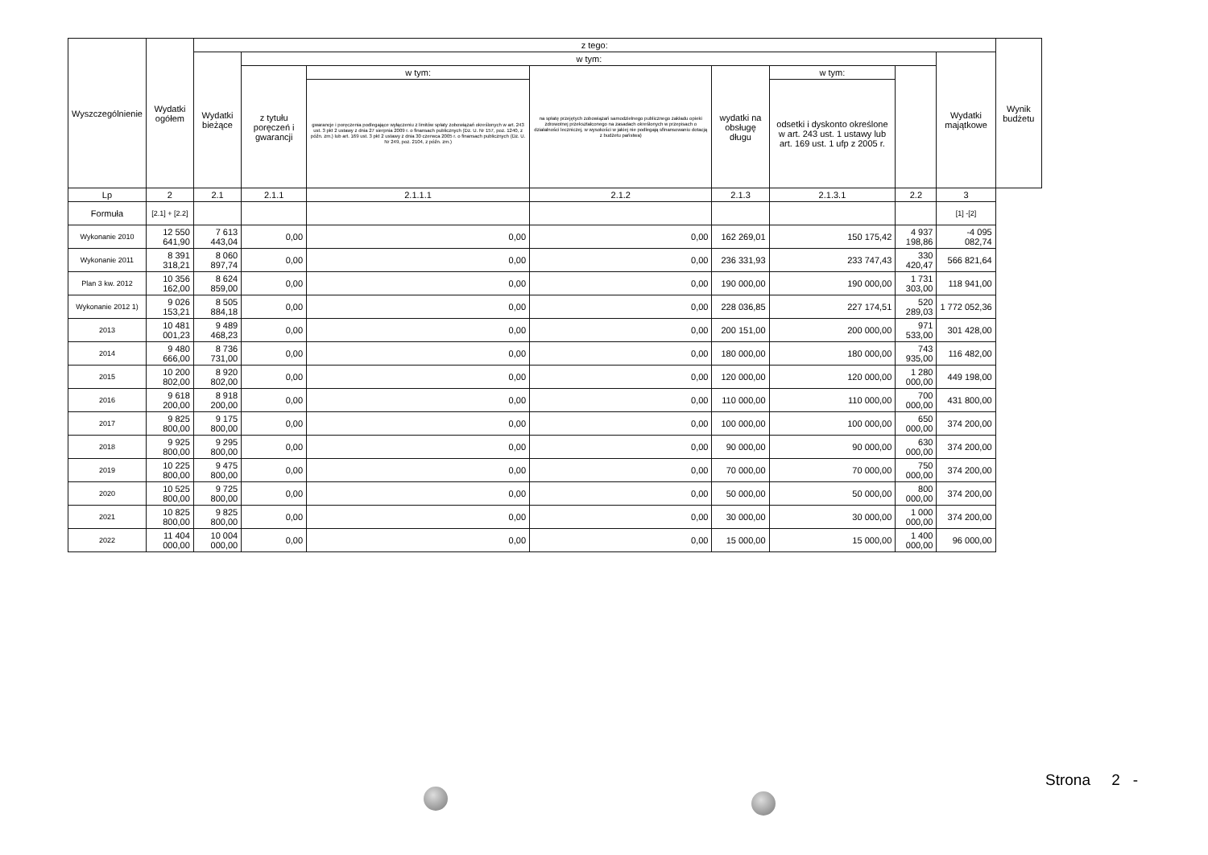| Wyszczególnienie | Wydatki ogółem | z tego: | | | | | | | | Wynik budżetu |
| --- | --- | --- | --- | --- | --- | --- | --- | --- | --- | --- |
| | | Wydatki bieżące | w tym: | | | | | | Wydatki majątkowe | |
| | | | z tytułu poręczeń i gwarancji | w tym: | na spłatę przejętych zobowiązań samodzielnego publicznego zakładu opieki zdrowotnej przekształconego na zasadach określonych w przepisach o działalności leczniczej, w wysokości w jakiej nie podlegają sfinansowaniu dotacją z budżetu państwa) | wydatki na obsługę długu | w tym: | | | |
| | | | | gwarancje i poręczenia podlegające wyłączeniu z limitów spłaty zobowiązań określonych w art. 243 ust. 3 pkt 2 ustawy z dnia 27 sierpnia 2009 r. o finansach publicznych (Dz. U. Nr 157, poz. 1240, z późn. zm.) lub art. 169 ust. 3 pkt 2 ustawy z dnia 30 czerwca 2005 r. o finansach publicznych (Dz. U. Nr 249, poz. 2104, z późn. zm.) | | | odsetki i dyskonto określone w art. 243 ust. 1 ustawy lub art. 169 ust. 1 ufp z 2005 r. | | | |
| Lp | 2 | 2.1 | 2.1.1 | 2.1.1.1 | 2.1.2 | 2.1.3 | 2.1.3.1 | 2.2 | 3 | |
| Formuła | [2.1] + [2.2] | | | | | | | | [1] -[2] | |
| Wykonanie 2010 | 12 550 641,90 | 7 613 443,04 | 0,00 | 0,00 | 0,00 | 162 269,01 | 150 175,42 | 4 937 198,86 | -4 095 082,74 | |
| Wykonanie 2011 | 8 391 318,21 | 8 060 897,74 | 0,00 | 0,00 | 0,00 | 236 331,93 | 233 747,43 | 330 420,47 | 566 821,64 | |
| Plan 3 kw. 2012 | 10 356 162,00 | 8 624 859,00 | 0,00 | 0,00 | 0,00 | 190 000,00 | 190 000,00 | 1 731 303,00 | 118 941,00 | |
| Wykonanie 2012 1) | 9 026 153,21 | 8 505 884,18 | 0,00 | 0,00 | 0,00 | 228 036,85 | 227 174,51 | 520 289,03 | 1 772 052,36 | |
| 2013 | 10 481 001,23 | 9 489 468,23 | 0,00 | 0,00 | 0,00 | 200 151,00 | 200 000,00 | 971 533,00 | 301 428,00 | |
| 2014 | 9 480 666,00 | 8 736 731,00 | 0,00 | 0,00 | 0,00 | 180 000,00 | 180 000,00 | 743 935,00 | 116 482,00 | |
| 2015 | 10 200 802,00 | 8 920 802,00 | 0,00 | 0,00 | 0,00 | 120 000,00 | 120 000,00 | 1 280 000,00 | 449 198,00 | |
| 2016 | 9 618 200,00 | 8 918 200,00 | 0,00 | 0,00 | 0,00 | 110 000,00 | 110 000,00 | 700 000,00 | 431 800,00 | |
| 2017 | 9 825 800,00 | 9 175 800,00 | 0,00 | 0,00 | 0,00 | 100 000,00 | 100 000,00 | 650 000,00 | 374 200,00 | |
| 2018 | 9 925 800,00 | 9 295 800,00 | 0,00 | 0,00 | 0,00 | 90 000,00 | 90 000,00 | 630 000,00 | 374 200,00 | |
| 2019 | 10 225 800,00 | 9 475 800,00 | 0,00 | 0,00 | 0,00 | 70 000,00 | 70 000,00 | 750 000,00 | 374 200,00 | |
| 2020 | 10 525 800,00 | 9 725 800,00 | 0,00 | 0,00 | 0,00 | 50 000,00 | 50 000,00 | 800 000,00 | 374 200,00 | |
| 2021 | 10 825 800,00 | 9 825 800,00 | 0,00 | 0,00 | 0,00 | 30 000,00 | 30 000,00 | 1 000 000,00 | 374 200,00 | |
| 2022 | 11 404 000,00 | 10 004 000,00 | 0,00 | 0,00 | 0,00 | 15 000,00 | 15 000,00 | 1 400 000,00 | 96 000,00 | |
Strona 2 -